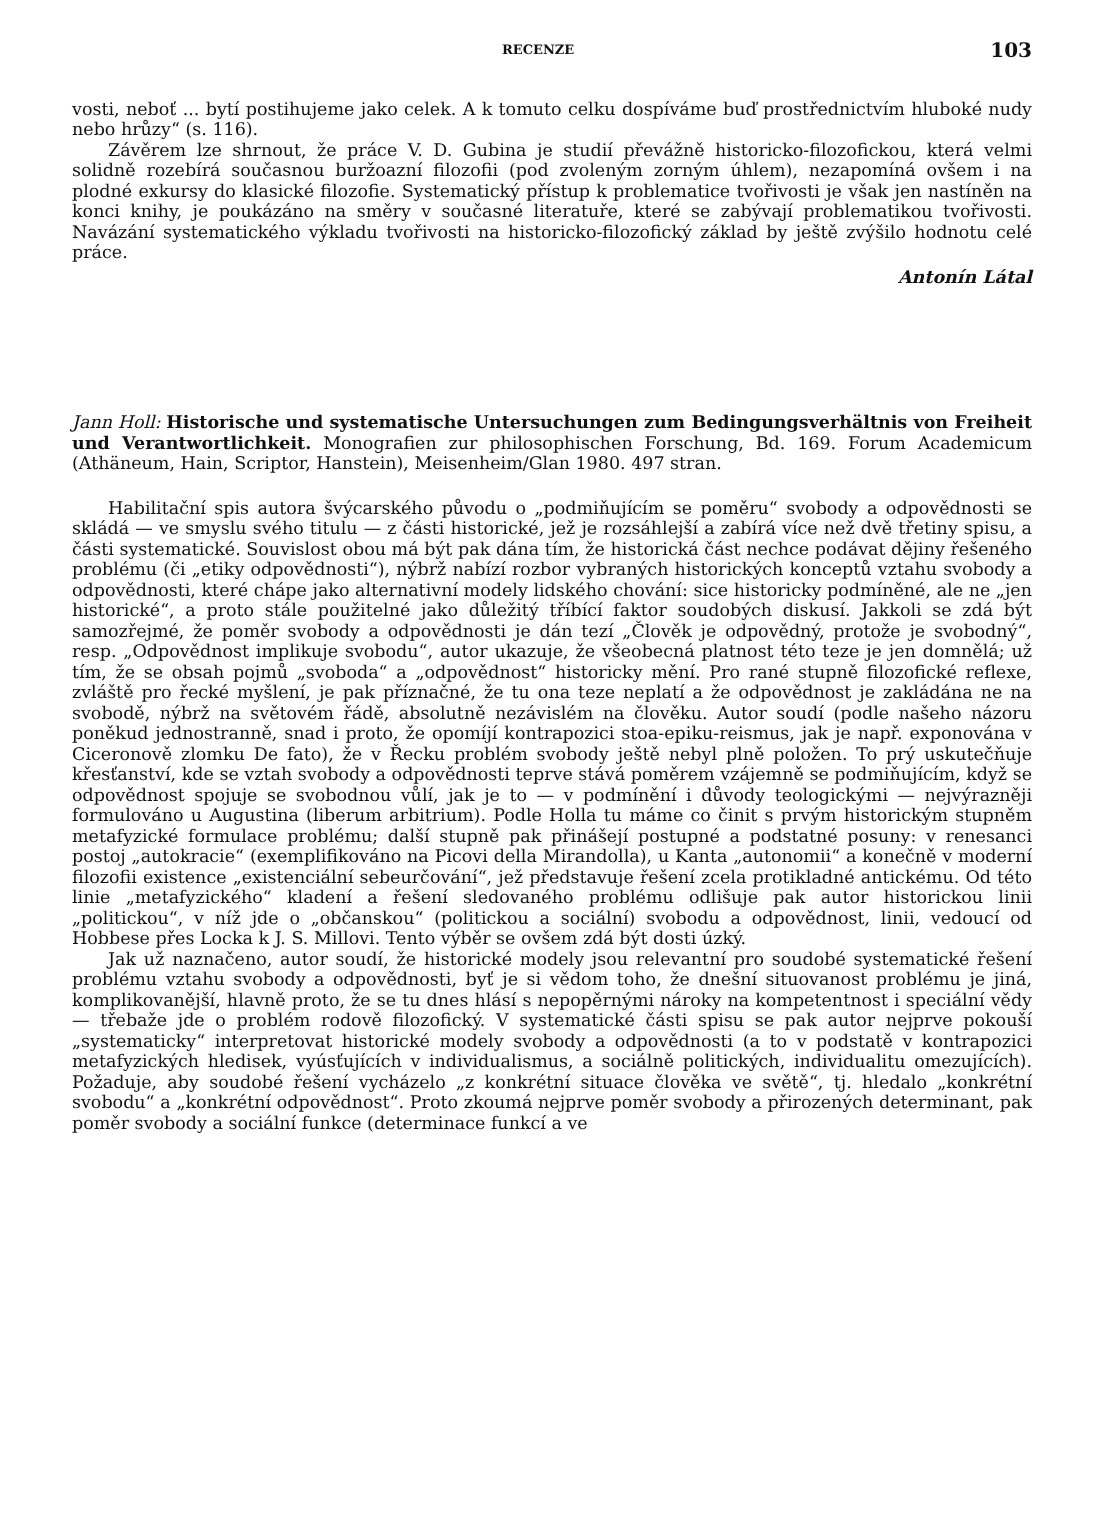RECENZE 103
vosti, neboť ... bytí postihujeme jako celek. A k tomuto celku dospíváme buď prostřednictvím hluboké nudy nebo hrůzy“ (s. 116).
Závěrem lze shrnout, že práce V. D. Gubina je studií převážně historicko-filozofickou, která velmi solidně rozebírá současnou buržoazní filozofii (pod zvoleným zorným úhlem), nezapomíná ovšem i na plodné exkursy do klasické filozofie. Systematický přístup k problematice tvořivosti je však jen nastíněn na konci knihy, je poukázáno na směry v současné literatuře, které se zabývají problematikou tvořivosti. Navázání systematického výkladu tvořivosti na historicko-filozofický základ by ještě zvýšilo hodnotu celé práce.
Antonín Látal
Jann Holl: Historische und systematische Untersuchungen zum Bedingungsverhältnis von Freiheit und Verantwortlichkeit. Monografien zur philosophischen Forschung, Bd. 169. Forum Academicum (Athäneum, Hain, Scriptor, Hanstein), Meisenheim/Glan 1980. 497 stran.
Habilitační spis autora švýcarského původu o „podmiňujícím se poměru“ svobody a odpovědnosti se skládá — ve smyslu svého titulu — z části historické, jež je rozsáhlejší a zabírá více než dvě třetiny spisu, a části systematické. Souvislost obou má být pak dána tím, že historická část nechce podávat dějiny řešeného problému (či „etiky odpovědnosti“), nýbrž nabízí rozbor vybraných historických konceptů vztahu svobody a odpovědnosti, které chápe jako alternativní modely lidského chování: sice historicky podmíněné, ale ne „jen historické“, a proto stále použitelné jako důležitý tříbící faktor soudobých diskusí. Jakkoli se zdá být samozřejmé, že poměr svobody a odpovědnosti je dán tezí „Člověk je odpovědný, protože je svobodný“, resp. „Odpovědnost implikuje svobodu“, autor ukazuje, že všeobecná platnost této teze je jen domnělá; už tím, že se obsah pojmů „svoboda“ a „odpovědnost“ historicky mění. Pro rané stupně filozofické reflexe, zvláště pro řecké myšlení, je pak příznačné, že tu ona teze neplatí a že odpovědnost je zakládána ne na svobodě, nýbrž na světovém řádě, absolutně nezávislém na člověku. Autor soudí (podle našeho názoru poněkud jednostranně, snad i proto, že opomíjí kontrapozici stoa-epiku-reismus, jak je např. exponována v Ciceronově zlomku De fato), že v Řecku problém svobody ještě nebyl plně položen. To prý uskutečňuje křesťanství, kde se vztah svobody a odpovědnosti teprve stává poměrem vzájemně se podmiňujícím, když se odpovědnost spojuje se svobodnou vůlí, jak je to — v podmínění i důvody teologickými — nejvýrazněji formulováno u Augustina (liberum arbitrium). Podle Holla tu máme co činit s prvým historickým stupněm metafyzické formulace problému; další stupně pak přinášejí postupné a podstatné posuny: v renesanci postoj „autokracie“ (exemplifikováno na Picovi della Mirandolla), u Kanta „autonomii“ a konečně v moderní filozofii existence „existenciální sebeurčování“, jež představuje řešení zcela protikladné antickému. Od této linie „metafyzického“ kladení a řešení sledovaného problému odlišuje pak autor historickou linii „politickou“, v níž jde o „občanskou“ (politickou a sociální) svobodu a odpovědnost, linii, vedoucí od Hobbese přes Locka k J. S. Millovi. Tento výběr se ovšem zdá být dosti úzký.
Jak už naznačeno, autor soudí, že historické modely jsou relevantní pro soudobé systematické řešení problému vztahu svobody a odpovědnosti, byť je si vědom toho, že dnešní situovanost problému je jiná, komplikovanější, hlavně proto, že se tu dnes hlásí s nepopěrnými nároky na kompetentnost i speciální vědy — třebaže jde o problém rodově filozofický. V systematické části spisu se pak autor nejprve pokouší „systematicky“ interpretovat historické modely svobody a odpovědnosti (a to v podstatě v kontrapozici metafyzických hledisek, vyúsťujících v individualismus, a sociálně politických, individualitu omezujících). Požaduje, aby soudobé řešení vycházelo „z konkrétní situace člověka ve světě“, tj. hledalo „konkrétní svobodu“ a „konkrétní odpovědnost“. Proto zkoumá nejprve poměr svobody a přirozených determinant, pak poměr svobody a sociální funkce (determinace funkcí a ve